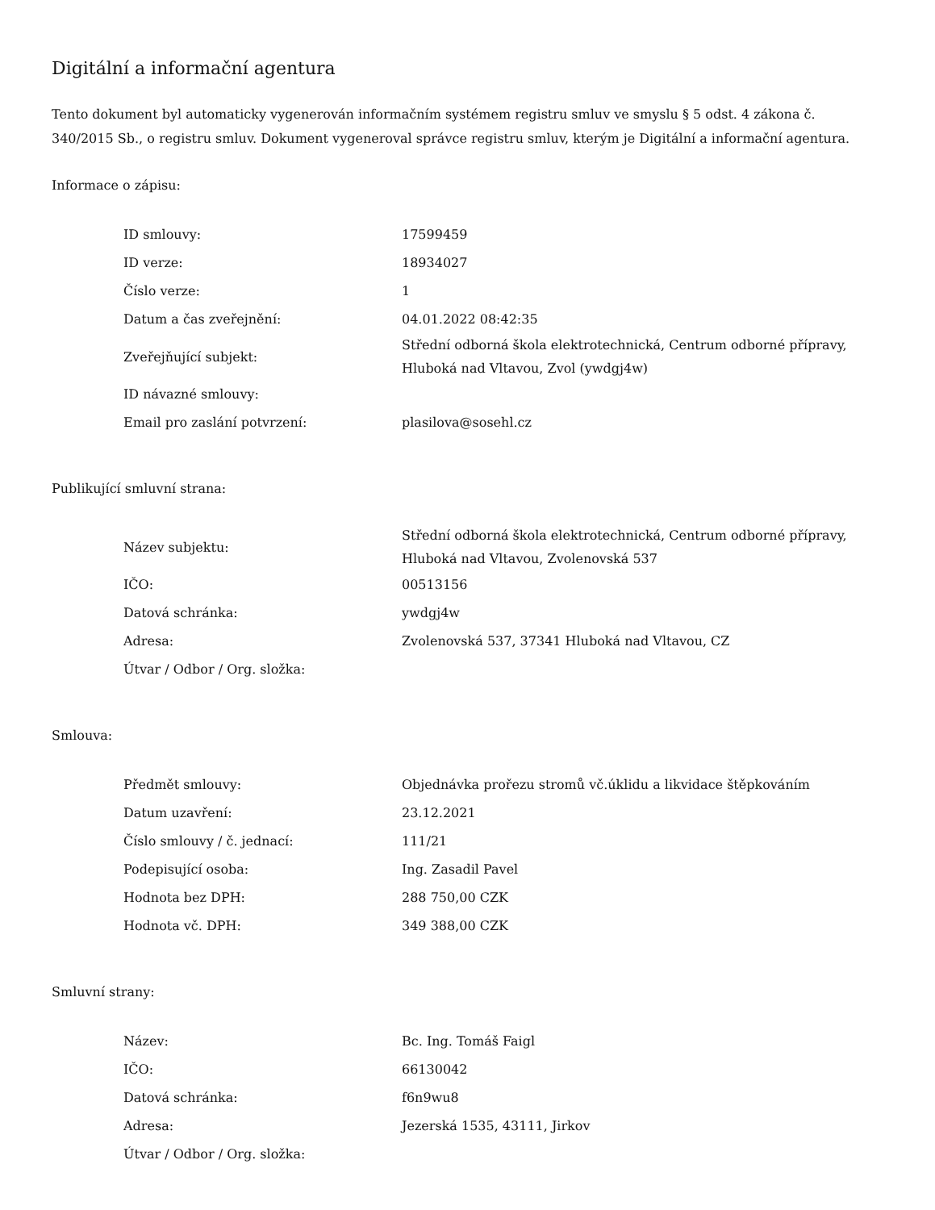Digitální a informační agentura
Tento dokument byl automaticky vygenerován informačním systémem registru smluv ve smyslu § 5 odst. 4 zákona č. 340/2015 Sb., o registru smluv. Dokument vygeneroval správce registru smluv, kterým je Digitální a informační agentura.
Informace o zápisu:
| ID smlouvy: | 17599459 |
| ID verze: | 18934027 |
| Číslo verze: | 1 |
| Datum a čas zveřejnění: | 04.01.2022 08:42:35 |
| Zveřejňující subjekt: | Střední odborná škola elektrotechnická, Centrum odborné přípravy, Hluboká nad Vltavou, Zvol (ywdgj4w) |
| ID návazné smlouvy: | |
| Email pro zaslání potvrzení: | plasilova@sosehl.cz |
Publikující smluvní strana:
| Název subjektu: | Střední odborná škola elektrotechnická, Centrum odborné přípravy, Hluboká nad Vltavou, Zvolenovská 537 |
| IČO: | 00513156 |
| Datová schránka: | ywdgj4w |
| Adresa: | Zvolenovská 537, 37341 Hluboká nad Vltavou, CZ |
| Útvar / Odbor / Org. složka: | |
Smlouva:
| Předmět smlouvy: | Objednávka prořezu stromů vč.úklidu a likvidace štěpkováním |
| Datum uzavření: | 23.12.2021 |
| Číslo smlouvy / č. jednací: | 111/21 |
| Podepisující osoba: | Ing. Zasadil Pavel |
| Hodnota bez DPH: | 288 750,00 CZK |
| Hodnota vč. DPH: | 349 388,00 CZK |
Smluvní strany:
| Název: | Bc. Ing. Tomáš Faigl |
| IČO: | 66130042 |
| Datová schránka: | f6n9wu8 |
| Adresa: | Jezerská 1535, 43111, Jirkov |
| Útvar / Odbor / Org. složka: | |